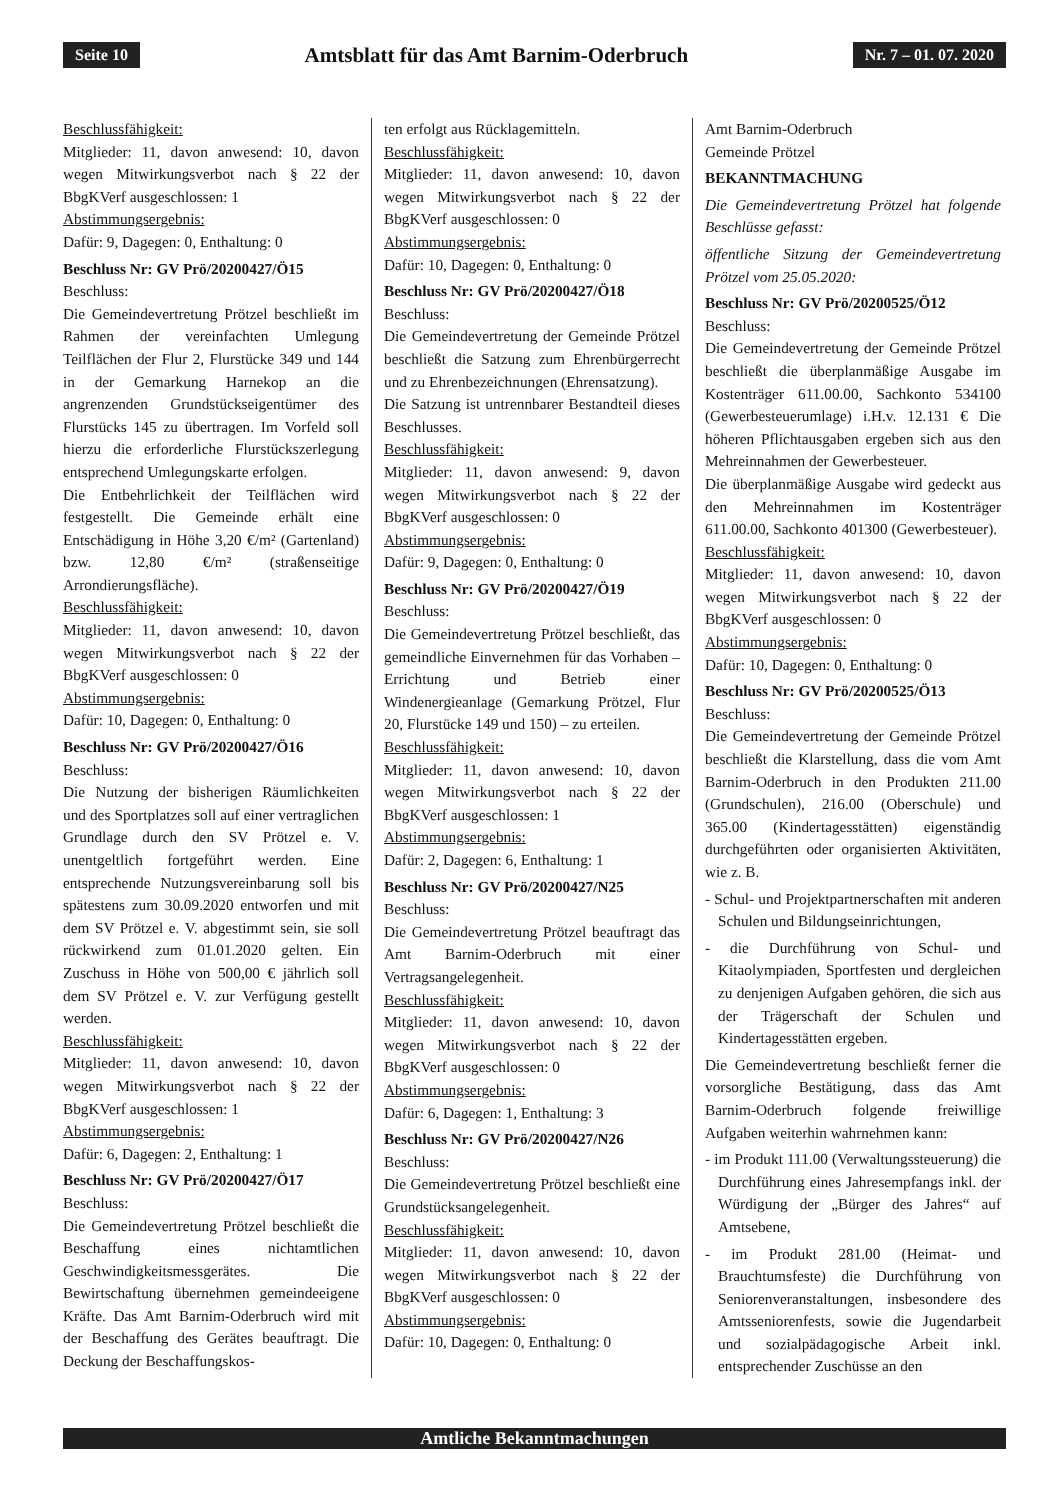Seite 10 Amtsblatt für das Amt Barnim-Oderbruch Nr. 7 – 01. 07. 2020
Beschlussfähigkeit:
Mitglieder: 11, davon anwesend: 10, davon wegen Mitwirkungsverbot nach § 22 der BbgKVerf ausgeschlossen: 1
Abstimmungsergebnis:
Dafür: 9, Dagegen: 0, Enthaltung: 0
Beschluss Nr: GV Prö/20200427/Ö15
Beschluss:
Die Gemeindevertretung Prötzel beschließt im Rahmen der vereinfachten Umlegung Teilflächen der Flur 2, Flurstücke 349 und 144 in der Gemarkung Harnekop an die angrenzenden Grundstückseigentümer des Flurstücks 145 zu übertragen. Im Vorfeld soll hierzu die erforderliche Flurstückszerlegung entsprechend Umlegungskarte erfolgen.
Die Entbehrlichkeit der Teilflächen wird festgestellt. Die Gemeinde erhält eine Entschädigung in Höhe 3,20 €/m² (Gartenland) bzw. 12,80 €/m² (straßenseitige Arrondierungsfläche).
Beschlussfähigkeit:
Mitglieder: 11, davon anwesend: 10, davon wegen Mitwirkungsverbot nach § 22 der BbgKVerf ausgeschlossen: 0
Abstimmungsergebnis:
Dafür: 10, Dagegen: 0, Enthaltung: 0
Beschluss Nr: GV Prö/20200427/Ö16
Beschluss:
Die Nutzung der bisherigen Räumlichkeiten und des Sportplatzes soll auf einer vertraglichen Grundlage durch den SV Prötzel e. V. unentgeltlich fortgeführt werden. Eine entsprechende Nutzungsvereinbarung soll bis spätestens zum 30.09.2020 entworfen und mit dem SV Prötzel e. V. abgestimmt sein, sie soll rückwirkend zum 01.01.2020 gelten. Ein Zuschuss in Höhe von 500,00 € jährlich soll dem SV Prötzel e. V. zur Verfügung gestellt werden.
Beschlussfähigkeit:
Mitglieder: 11, davon anwesend: 10, davon wegen Mitwirkungsverbot nach § 22 der BbgKVerf ausgeschlossen: 1
Abstimmungsergebnis:
Dafür: 6, Dagegen: 2, Enthaltung: 1
Beschluss Nr: GV Prö/20200427/Ö17
Beschluss:
Die Gemeindevertretung Prötzel beschließt die Beschaffung eines nichtamtlichen Geschwindigkeitsmessgerätes. Die Bewirtschaftung übernehmen gemeindeeigene Kräfte. Das Amt Barnim-Oderbruch wird mit der Beschaffung des Gerätes beauftragt. Die Deckung der Beschaffungskos-
ten erfolgt aus Rücklagemitteln.
Beschlussfähigkeit:
Mitglieder: 11, davon anwesend: 10, davon wegen Mitwirkungsverbot nach § 22 der BbgKVerf ausgeschlossen: 0
Abstimmungsergebnis:
Dafür: 10, Dagegen: 0, Enthaltung: 0
Beschluss Nr: GV Prö/20200427/Ö18
Beschluss:
Die Gemeindevertretung der Gemeinde Prötzel beschließt die Satzung zum Ehrenbürgerrecht und zu Ehrenbezeichnungen (Ehrensatzung).
Die Satzung ist untrennbarer Bestandteil dieses Beschlusses.
Beschlussfähigkeit:
Mitglieder: 11, davon anwesend: 9, davon wegen Mitwirkungsverbot nach § 22 der BbgKVerf ausgeschlossen: 0
Abstimmungsergebnis:
Dafür: 9, Dagegen: 0, Enthaltung: 0
Beschluss Nr: GV Prö/20200427/Ö19
Beschluss:
Die Gemeindevertretung Prötzel beschließt, das gemeindliche Einvernehmen für das Vorhaben – Errichtung und Betrieb einer Windenergieanlage (Gemarkung Prötzel, Flur 20, Flurstücke 149 und 150) – zu erteilen.
Beschlussfähigkeit:
Mitglieder: 11, davon anwesend: 10, davon wegen Mitwirkungsverbot nach § 22 der BbgKVerf ausgeschlossen: 1
Abstimmungsergebnis:
Dafür: 2, Dagegen: 6, Enthaltung: 1
Beschluss Nr: GV Prö/20200427/N25
Beschluss:
Die Gemeindevertretung Prötzel beauftragt das Amt Barnim-Oderbruch mit einer Vertragsangelegenheit.
Beschlussfähigkeit:
Mitglieder: 11, davon anwesend: 10, davon wegen Mitwirkungsverbot nach § 22 der BbgKVerf ausgeschlossen: 0
Abstimmungsergebnis:
Dafür: 6, Dagegen: 1, Enthaltung: 3
Beschluss Nr: GV Prö/20200427/N26
Beschluss:
Die Gemeindevertretung Prötzel beschließt eine Grundstücksangelegenheit.
Beschlussfähigkeit:
Mitglieder: 11, davon anwesend: 10, davon wegen Mitwirkungsverbot nach § 22 der BbgKVerf ausgeschlossen: 0
Abstimmungsergebnis:
Dafür: 10, Dagegen: 0, Enthaltung: 0
Amt Barnim-Oderbruch
Gemeinde Prötzel
BEKANNTMACHUNG
Die Gemeindevertretung Prötzel hat folgende Beschlüsse gefasst:
öffentliche Sitzung der Gemeindevertretung Prötzel vom 25.05.2020:
Beschluss Nr: GV Prö/20200525/Ö12
Beschluss:
Die Gemeindevertretung der Gemeinde Prötzel beschließt die überplanmäßige Ausgabe im Kostenträger 611.00.00, Sachkonto 534100 (Gewerbesteuerumlage) i.H.v. 12.131 € Die höheren Pflichtausgaben ergeben sich aus den Mehreinnahmen der Gewerbesteuer.
Die überplanmäßige Ausgabe wird gedeckt aus den Mehreinnahmen im Kostenträger 611.00.00, Sachkonto 401300 (Gewerbesteuer).
Beschlussfähigkeit:
Mitglieder: 11, davon anwesend: 10, davon wegen Mitwirkungsverbot nach § 22 der BbgKVerf ausgeschlossen: 0
Abstimmungsergebnis:
Dafür: 10, Dagegen: 0, Enthaltung: 0
Beschluss Nr: GV Prö/20200525/Ö13
Beschluss:
Die Gemeindevertretung der Gemeinde Prötzel beschließt die Klarstellung, dass die vom Amt Barnim-Oderbruch in den Produkten 211.00 (Grundschulen), 216.00 (Oberschule) und 365.00 (Kindertagesstätten) eigenständig durchgeführten oder organisierten Aktivitäten, wie z. B.
- Schul- und Projektpartnerschaften mit anderen Schulen und Bildungseinrichtungen,
- die Durchführung von Schul- und Kitaolympiaden, Sportfesten und dergleichen zu denjenigen Aufgaben gehören, die sich aus der Trägerschaft der Schulen und Kindertagesstätten ergeben.
Die Gemeindevertretung beschließt ferner die vorsorgliche Bestätigung, dass das Amt Barnim-Oderbruch folgende freiwillige Aufgaben weiterhin wahrnehmen kann:
- im Produkt 111.00 (Verwaltungssteuerung) die Durchführung eines Jahresempfangs inkl. der Würdigung der „Bürger des Jahres“ auf Amtsebene,
- im Produkt 281.00 (Heimat- und Brauchtumsfeste) die Durchführung von Seniorenveranstaltungen, insbesondere des Amtsseniorenfests, sowie die Jugendarbeit und sozialpädagogische Arbeit inkl. entsprechender Zuschüsse an den
Amtliche Bekanntmachungen